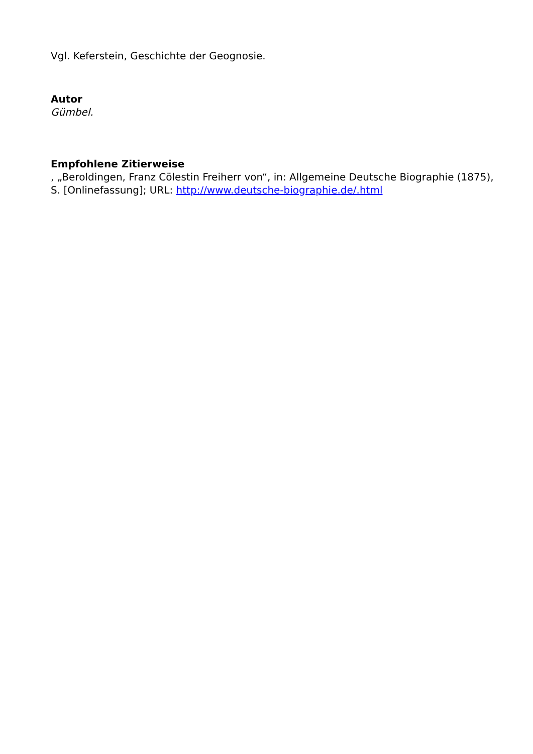Vgl. Keferstein, Geschichte der Geognosie.
Autor
Gümbel.
Empfohlene Zitierweise
, „Beroldingen, Franz Cölestin Freiherr von“, in: Allgemeine Deutsche Biographie (1875), S. [Onlinefassung]; URL: http://www.deutsche-biographie.de/.html